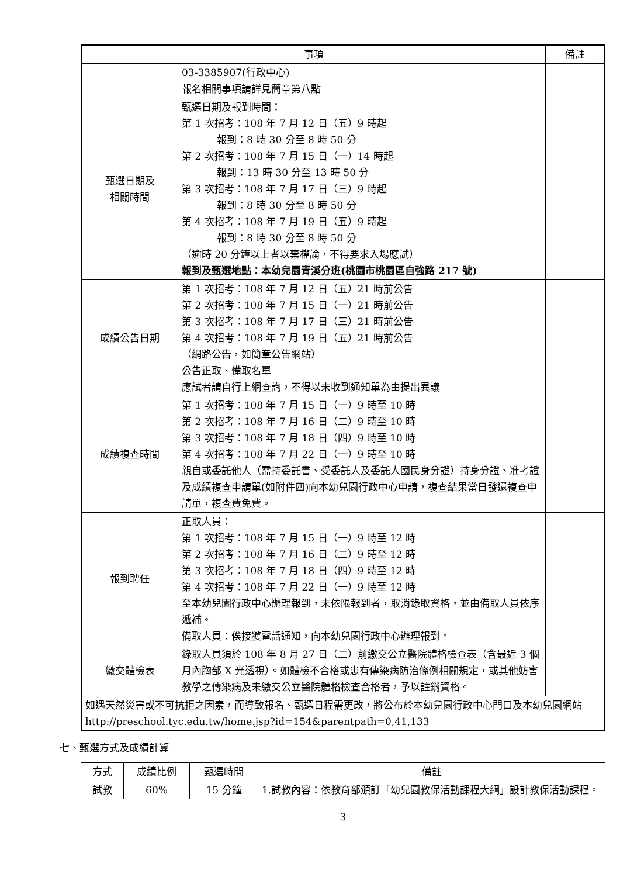| 事項 | | 備註 |
| --- | --- | --- |
| | 03-3385907(行政中心) 報名相關事項請詳見簡章第八點 | |
| 甄選日期及 相關時間 | 甄選日期及報到時間： 第 1 次招考：108 年 7 月 12 日（五）9 時起 報到：8 時 30 分至 8 時 50 分 第 2 次招考：108 年 7 月 15 日（一）14 時起 報到：13 時 30 分至 13 時 50 分 第 3 次招考：108 年 7 月 17 日（三）9 時起 報到：8 時 30 分至 8 時 50 分 第 4 次招考：108 年 7 月 19 日（五）9 時起 報到：8 時 30 分至 8 時 50 分 （逾時 20 分鐘以上者以棄權論，不得要求入場應試） 報到及甄選地點：本幼兒園青溪分班(桃園市桃園區自強路 217 號) | |
| 成績公告日期 | 第 1 次招考：108 年 7 月 12 日（五）21 時前公告 第 2 次招考：108 年 7 月 15 日（一）21 時前公告 第 3 次招考：108 年 7 月 17 日（三）21 時前公告 第 4 次招考：108 年 7 月 19 日（五）21 時前公告 （網路公告，如簡章公告網站） 公告正取、備取名單 應試者請自行上網查詢，不得以未收到通知單為由提出異議 | |
| 成績複查時間 | 第 1 次招考：108 年 7 月 15 日（一）9 時至 10 時 第 2 次招考：108 年 7 月 16 日（二）9 時至 10 時 第 3 次招考：108 年 7 月 18 日（四）9 時至 10 時 第 4 次招考：108 年 7 月 22 日（一）9 時至 10 時 親自或委託他人（需持委託書、受委託人及委託人國民身分證）持身分證、准考證及成績複查申請單(如附件四)向本幼兒園行政中心申請，複查結果當日發還複查申請單，複查費免費。 | |
| 報到聘任 | 正取人員： 第 1 次招考：108 年 7 月 15 日（一）9 時至 12 時 第 2 次招考：108 年 7 月 16 日（二）9 時至 12 時 第 3 次招考：108 年 7 月 18 日（四）9 時至 12 時 第 4 次招考：108 年 7 月 22 日（一）9 時至 12 時 至本幼兒園行政中心辦理報到，未依限報到者，取消錄取資格，並由備取人員依序遞補。 備取人員：俟接獲電話通知，向本幼兒園行政中心辦理報到。 | |
| 繳交體檢表 | 錄取人員須於 108 年 8 月 27 日（二）前繳交公立醫院體格檢查表（含最近 3 個月內胸部 X 光透視）。如體檢不合格或患有傳染病防治條例相關規定，或其他妨害教學之傳染病及未繳交公立醫院體格檢查合格者，予以註銷資格。 | |
| 如遇天然災害或不可抗拒之因素，而導致報名、甄選日程需更改，將公布於本幼兒園行政中心門口及本幼兒園網站 http://preschool.tyc.edu.tw/home.jsp?id=154&parentpath=0,41,133 | | |
七、甄選方式及成績計算
| 方式 | 成績比例 | 甄選時間 | 備註 |
| --- | --- | --- | --- |
| 試教 | 60% | 15 分鐘 | 1.試教內容：依教育部頒訂「幼兒園教保活動課程大綱」設計教保活動課程。 |
3